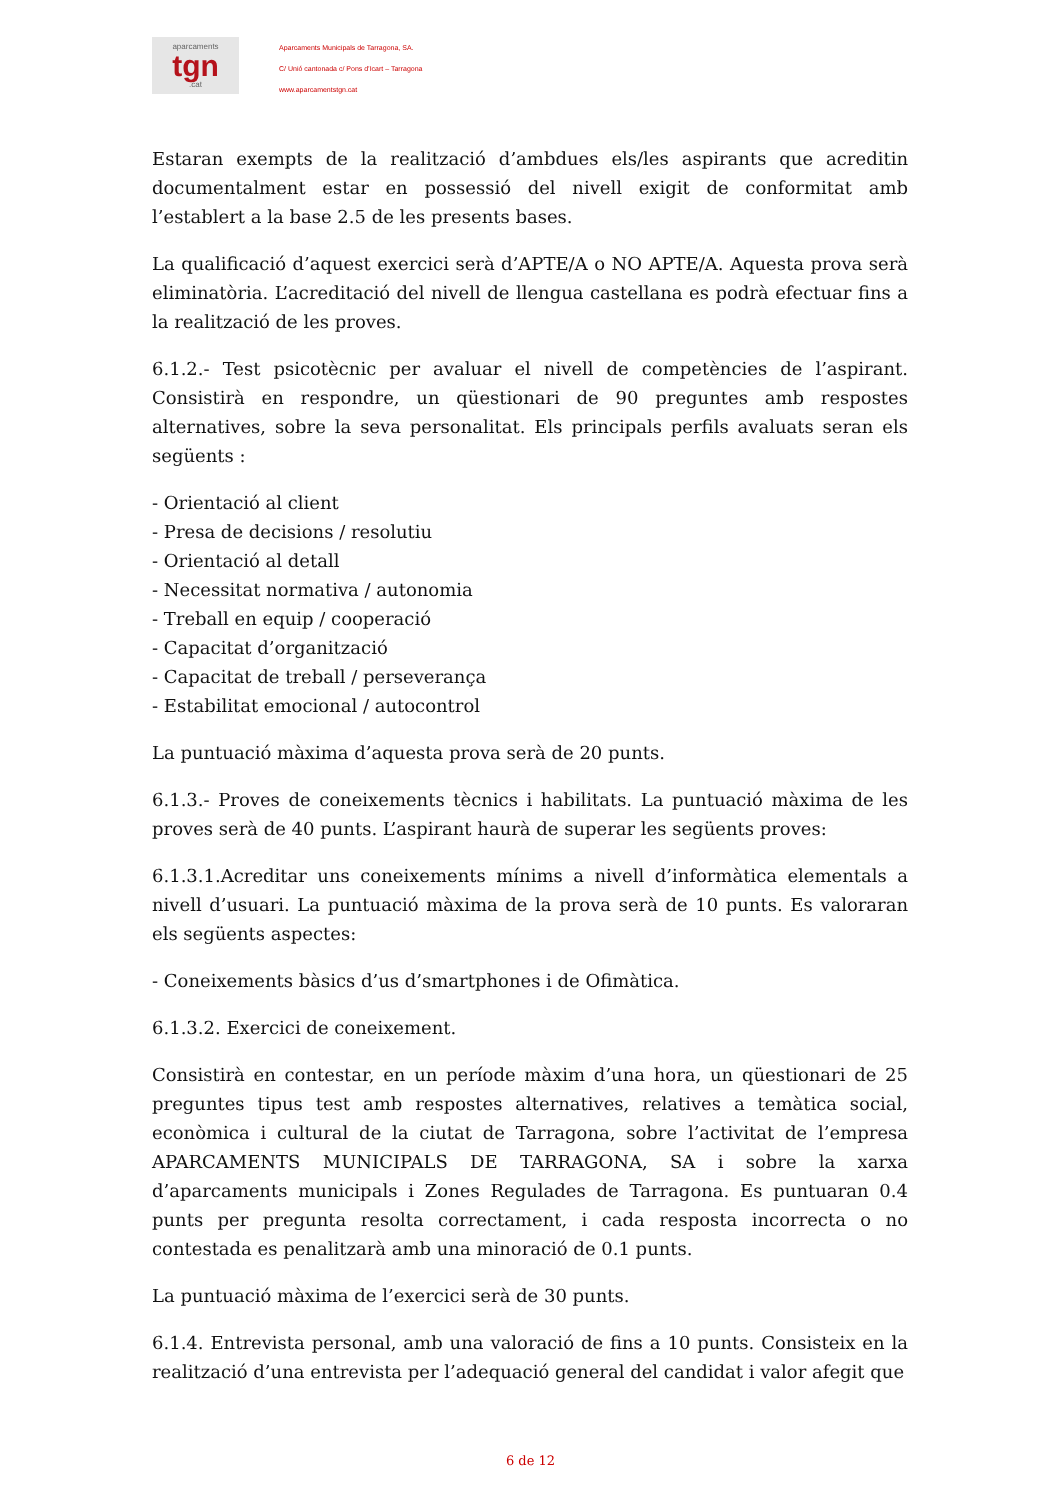aparcaments
tgn.cat
Aparcaments Municipals de Tarragona, SA.
C/ Unió cantonada c/ Pons d’Icart – Tarragona
www.aparcamentstgn.cat
Estaran exempts de la realització d’ambdues els/les aspirants que acreditin documentalment estar en possessió del nivell exigit de conformitat amb l’establert a la base 2.5 de les presents bases.
La qualificació d’aquest exercici serà d’APTE/A o NO APTE/A. Aquesta prova serà eliminatòria. L’acreditació del nivell de llengua castellana es podrà efectuar fins a la realització de les proves.
6.1.2.- Test psicotècnic per avaluar el nivell de competències de l’aspirant. Consistirà en respondre, un qüestionari de 90 preguntes amb respostes alternatives, sobre la seva personalitat. Els principals perfils avaluats seran els següents :
- Orientació al client
- Presa de decisions / resolutiu
- Orientació al detall
- Necessitat normativa / autonomia
- Treball en equip / cooperació
- Capacitat d’organització
- Capacitat de treball / perseverança
- Estabilitat emocional / autocontrol
La puntuació màxima d’aquesta prova serà de 20 punts.
6.1.3.- Proves de coneixements tècnics i habilitats. La puntuació màxima de les proves serà de 40 punts. L’aspirant haurà de superar les següents proves:
6.1.3.1.Acreditar uns coneixements mínims a nivell d’informàtica elementals a nivell d’usuari. La puntuació màxima de la prova serà de 10 punts. Es valoraran els següents aspectes:
- Coneixements bàsics d’us d’smartphones i de Ofimàtica.
6.1.3.2. Exercici de coneixement.
Consistirà en contestar, en un període màxim d’una hora, un qüestionari de 25 preguntes tipus test amb respostes alternatives, relatives a temàtica social, econòmica i cultural de la ciutat de Tarragona, sobre l’activitat de l’empresa APARCAMENTS MUNICIPALS DE TARRAGONA, SA i sobre la xarxa d’aparcaments municipals i Zones Regulades de Tarragona. Es puntuaran 0.4 punts per pregunta resolta correctament, i cada resposta incorrecta o no contestada es penalitzarà amb una minoració de 0.1 punts.
La puntuació màxima de l’exercici serà de 30 punts.
6.1.4. Entrevista personal, amb una valoració de fins a 10 punts. Consisteix en la realització d’una entrevista per l’adequació general del candidat i valor afegit que
6 de 12